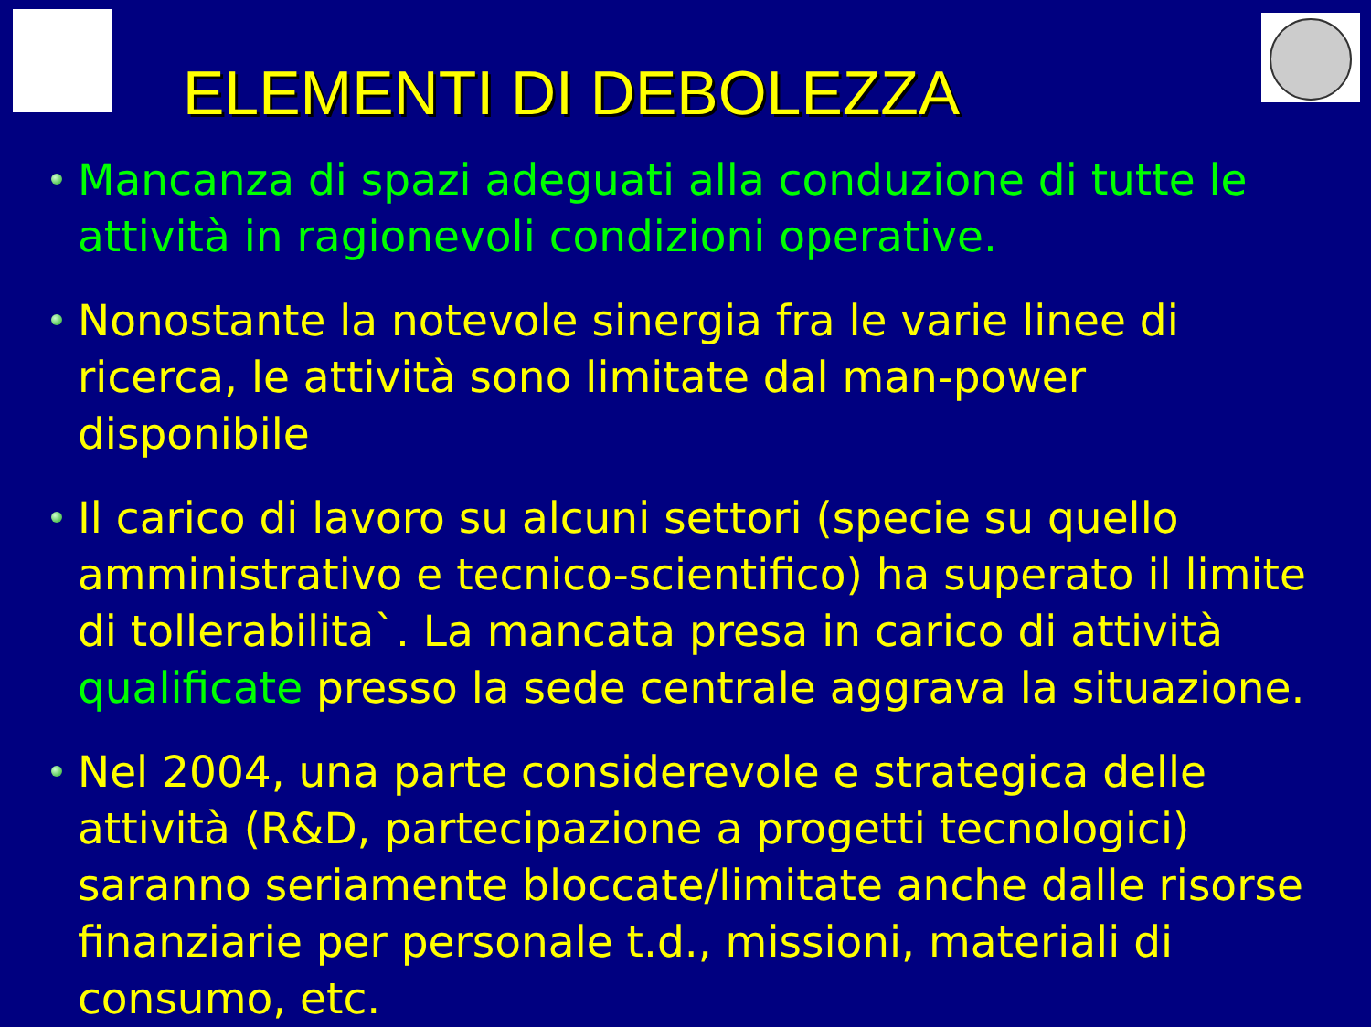ELEMENTI DI DEBOLEZZA
Mancanza di spazi adeguati alla conduzione di tutte le attività in ragionevoli condizioni operative.
Nonostante la notevole sinergia fra le varie linee di ricerca, le attività sono limitate dal man-power disponibile
Il carico di lavoro su alcuni settori (specie su quello amministrativo e tecnico-scientifico) ha superato il limite di tollerabilita`. La mancata presa in carico di attività qualificate presso la sede centrale aggrava la situazione.
Nel 2004, una parte considerevole e strategica delle attività (R&D, partecipazione a progetti tecnologici) saranno seriamente bloccate/limitate anche dalle risorse finanziarie per personale t.d., missioni, materiali di consumo, etc.